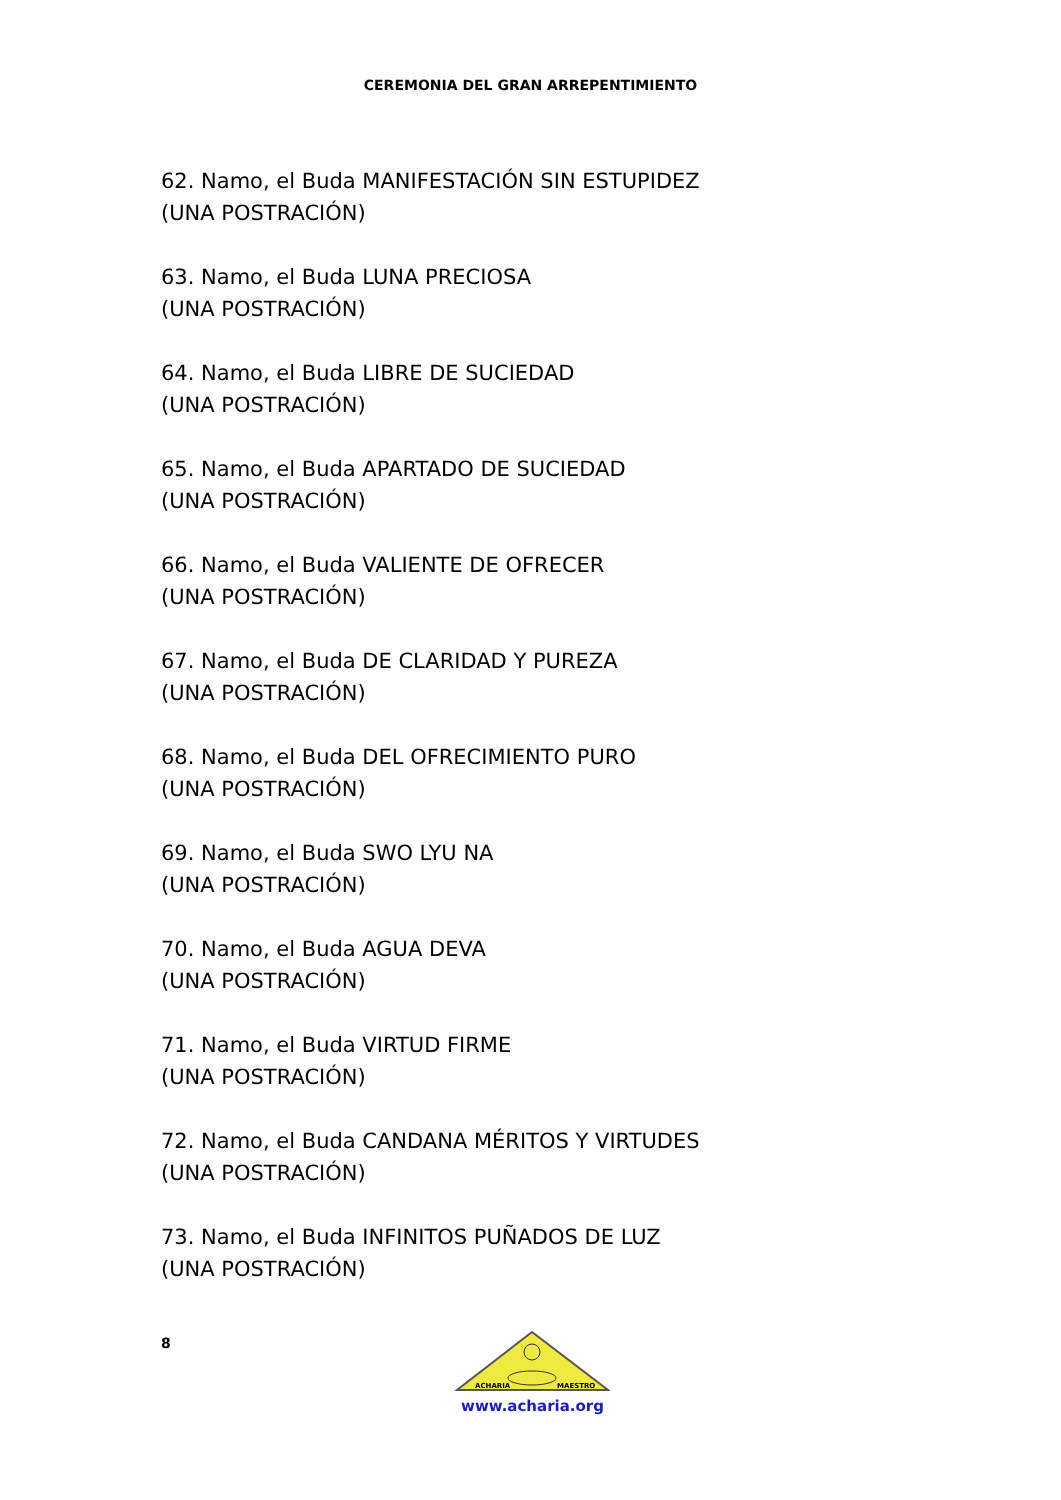CEREMONIA DEL GRAN ARREPENTIMIENTO
62. Namo, el Buda MANIFESTACIÓN SIN ESTUPIDEZ
(UNA POSTRACIÓN)
63. Namo, el Buda LUNA PRECIOSA
(UNA POSTRACIÓN)
64. Namo, el Buda LIBRE DE SUCIEDAD
(UNA POSTRACIÓN)
65. Namo, el Buda APARTADO DE SUCIEDAD
(UNA POSTRACIÓN)
66. Namo, el Buda VALIENTE DE OFRECER
(UNA POSTRACIÓN)
67. Namo, el Buda DE CLARIDAD Y PUREZA
(UNA POSTRACIÓN)
68. Namo, el Buda DEL OFRECIMIENTO PURO
(UNA POSTRACIÓN)
69. Namo, el Buda SWO LYU NA
(UNA POSTRACIÓN)
70. Namo, el Buda AGUA DEVA
(UNA POSTRACIÓN)
71. Namo, el Buda VIRTUD FIRME
(UNA POSTRACIÓN)
72. Namo, el Buda CANDANA MÉRITOS Y VIRTUDES
(UNA POSTRACIÓN)
73. Namo, el Buda INFINITOS PUÑADOS DE LUZ
(UNA POSTRACIÓN)
8
ACHARIA
MAESTRO
www.acharia.org